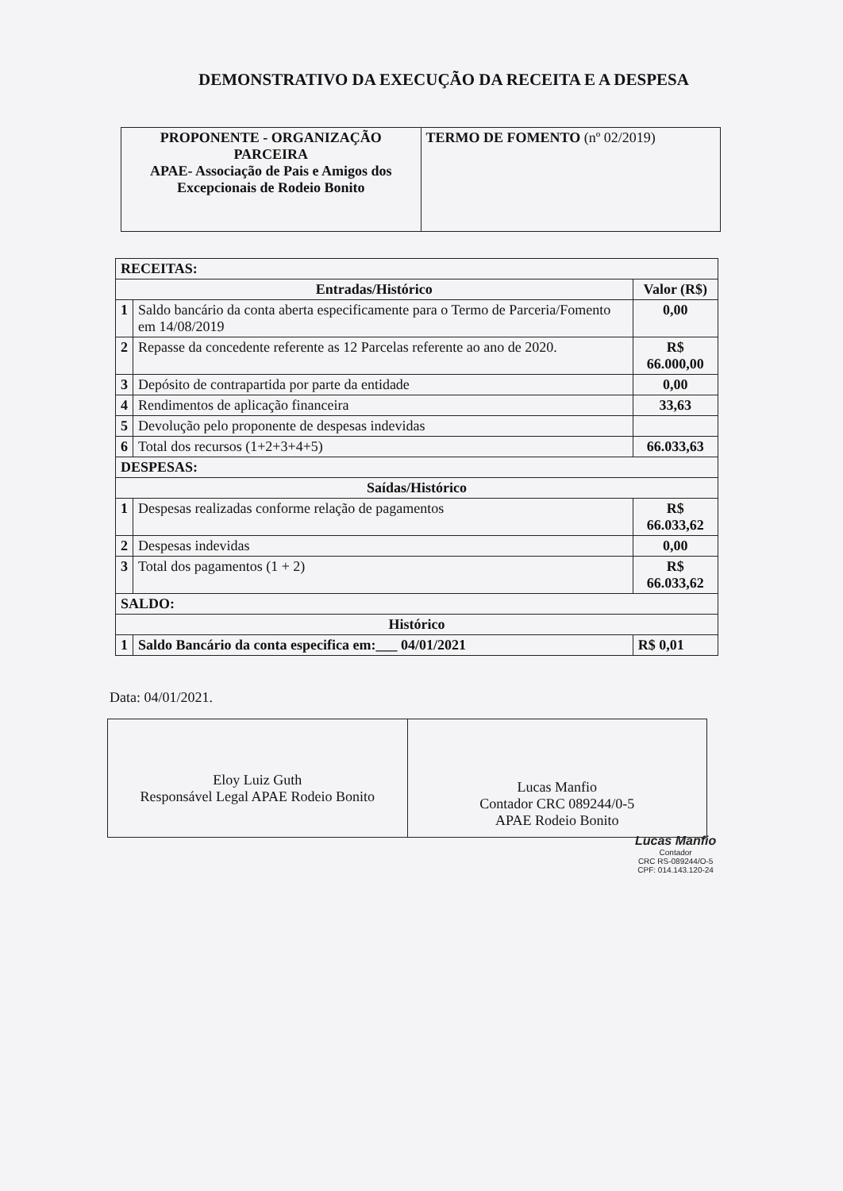DEMONSTRATIVO DA EXECUÇÃO DA RECEITA E A DESPESA
| PROPONENTE - ORGANIZAÇÃO PARCEIRA APAE- Associação de Pais e Amigos dos Excepcionais de Rodeio Bonito | TERMO DE FOMENTO (nº 02/2019) |
| RECEITAS: | | |
| Entradas/Histórico | | Valor (R$) |
| 1 | Saldo bancário da conta aberta especificamente para o Termo de Parceria/Fomento em 14/08/2019 | 0,00 |
| 2 | Repasse da concedente referente as 12 Parcelas referente ao ano de 2020. | R$ 66.000,00 |
| 3 | Depósito de contrapartida por parte da entidade | 0,00 |
| 4 | Rendimentos de aplicação financeira | 33,63 |
| 5 | Devolução pelo proponente de despesas indevidas | |
| 6 | Total dos recursos (1+2+3+4+5) | 66.033,63 |
| DESPESAS: | | |
| Saídas/Histórico | | |
| 1 | Despesas realizadas conforme relação de pagamentos | R$ 66.033,62 |
| 2 | Despesas indevidas | 0,00 |
| 3 | Total dos pagamentos (1 + 2) | R$ 66.033,62 |
| SALDO: | | |
| Histórico | | |
| 1 | Saldo Bancário da conta especifica em:___ 04/01/2021 | R$ 0,01 |
Data: 04/01/2021.
| Eloy Luiz Guth Responsável Legal APAE Rodeio Bonito | Lucas Manfio Contador CRC 089244/0-5 APAE Rodeio Bonito |
Lucas Manfio
Contador
CRC RS-089244/O-5
CPF: 014.143.120-24